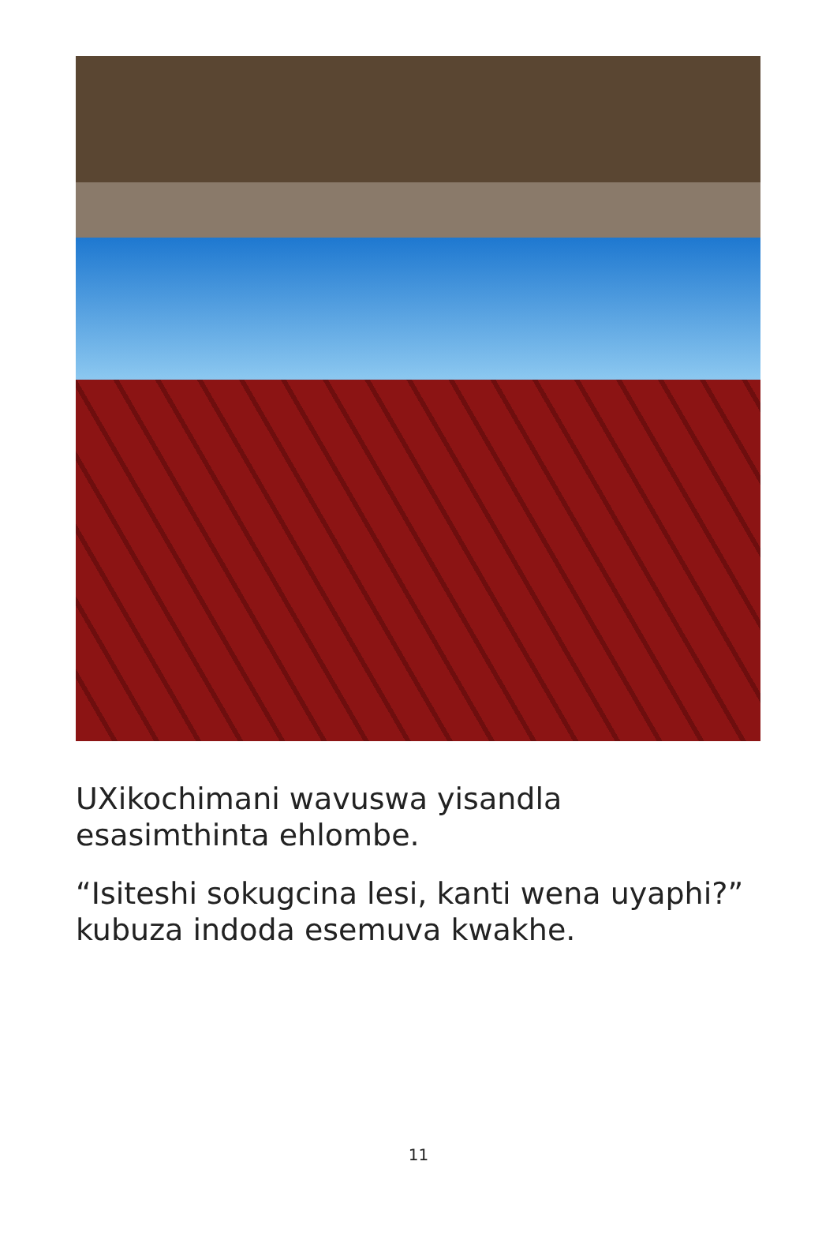UXikochimani wavuswa yisandla esasimthinta ehlombe.
“Isiteshi sokugcina lesi, kanti wena uyaphi?” kubuza indoda esemuva kwakhe.
11